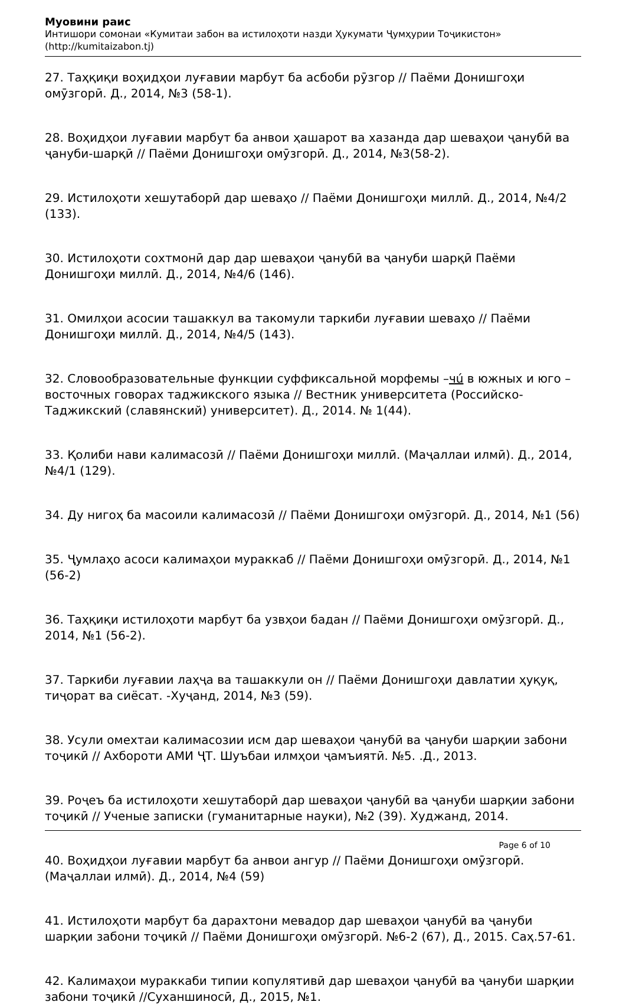Муовини раис
Интишори сомонаи «Кумитаи забон ва истилоҳоти назди Ҳукумати Ҷумҳурии Тоҷикистон»
(http://kumitaizabon.tj)
27. Таҳқиқи воҳидҳои луғавии марбут ба асбоби рӯзгор // Паёми Донишгоҳи омӯзгорӣ. Д., 2014, №3 (58-1).
28. Воҳидҳои луғавии марбут ба анвои ҳашарот ва хазанда дар шеваҳои ҷанубӣ ва ҷануби-шарқӣ // Паёми Донишгоҳи омӯзгорӣ. Д., 2014, №3(58-2).
29. Истилоҳоти хешутаборӣ дар шеваҳо // Паёми Донишгоҳи миллӣ. Д., 2014, №4/2 (133).
30. Истилоҳоти сохтмонӣ дар дар шеваҳои ҷанубӣ ва ҷануби шарқӣ Паёми Донишгоҳи миллӣ. Д., 2014, №4/6 (146).
31. Омилҳои асосии ташаккул ва такомули таркиби луғавии шеваҳо // Паёми Донишгоҳи миллӣ. Д., 2014, №4/5 (143).
32. Словообразовательные функции суффиксальной морфемы –чú в южных и юго –восточных говорах таджикского языка // Вестник университета (Российско-Таджикский (славянский) университет). Д., 2014. № 1(44).
33. Қолиби нави калимасозӣ // Паёми Донишгоҳи миллӣ. (Маҷаллаи илмӣ). Д., 2014, №4/1 (129).
34. Ду нигоҳ ба масоили калимасозӣ // Паёми Донишгоҳи омӯзгорӣ. Д., 2014, №1 (56)
35. Ҷумлаҳо асоси калимаҳои мураккаб // Паёми Донишгоҳи омӯзгорӣ. Д., 2014, №1 (56-2)
36. Таҳқиқи истилоҳоти марбут ба узвҳои бадан // Паёми Донишгоҳи омӯзгорӣ. Д., 2014, №1 (56-2).
37. Таркиби луғавии лаҳҷа ва ташаккули он // Паёми Донишгоҳи давлатии ҳуқуқ, тиҷорат ва сиёсат. -Хуҷанд, 2014, №3 (59).
38. Усули омехтаи калимасозии исм дар шеваҳои ҷанубӣ ва ҷануби шарқии забони тоҷикӣ // Ахбороти АМИ ҶТ. Шуъбаи илмҳои ҷамъиятӣ. №5. .Д., 2013.
39. Роҷеъ ба истилоҳоти хешутаборӣ дар шеваҳои ҷанубӣ ва ҷануби шарқии забони тоҷикӣ // Ученые записки (гуманитарные науки), №2 (39). Худжанд, 2014.
40. Воҳидҳои луғавии марбут ба анвои ангур // Паёми Донишгоҳи омӯзгорӣ. (Маҷаллаи илмӣ). Д., 2014, №4 (59)
41. Истилоҳоти марбут ба дарахтони мевадор дар шеваҳои ҷанубӣ ва ҷануби шарқии забони тоҷикӣ // Паёми Донишгоҳи омӯзгорӣ. №6-2 (67), Д., 2015. Саҳ.57-61.
42. Калимаҳои мураккаби типии копулятивӣ дар шеваҳои ҷанубӣ ва ҷануби шарқии забони тоҷикӣ //Суханшиносӣ, Д., 2015, №1.
Page 6 of 10